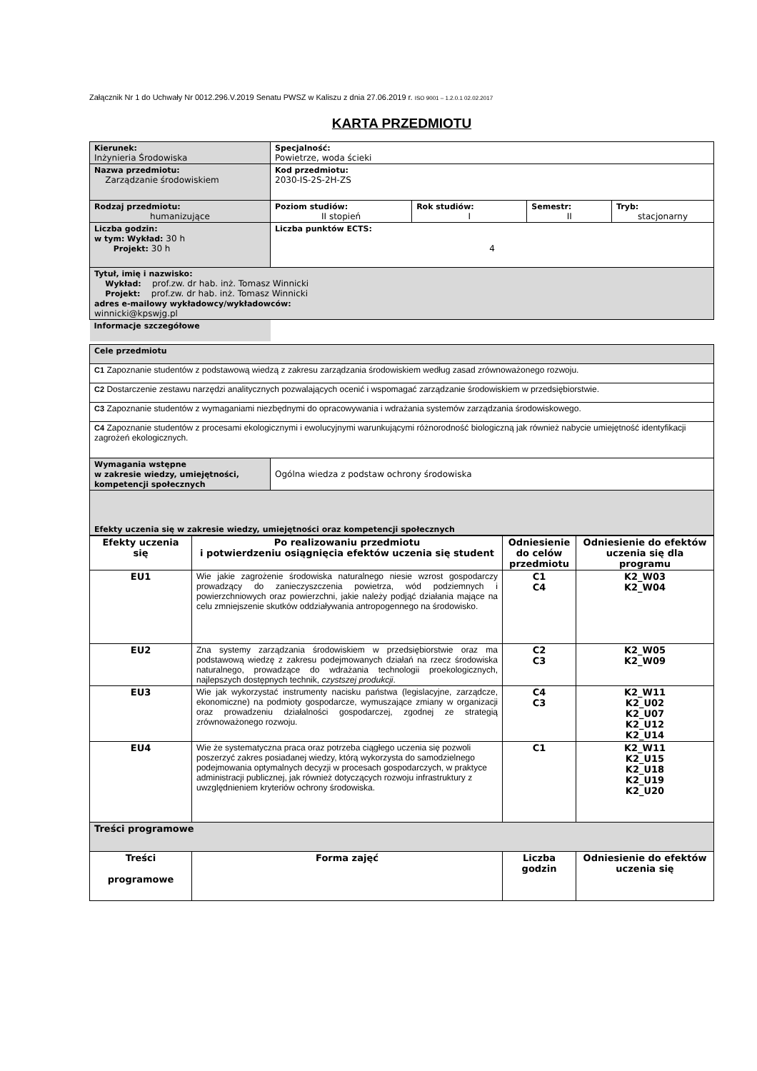Załącznik Nr 1 do Uchwały Nr 0012.296.V.2019 Senatu PWSZ w Kaliszu z dnia 27.06.2019 r. ISO 9001 – 1.2.0.1 02.02.2017
KARTA PRZEDMIOTU
| Kierunek: Inżynieria Środowiska | Specjalność: Powietrze, woda ścieki | | | |
| Nazwa przedmiotu: Zarządzanie środowiskiem | Kod przedmiotu: 2030-IS-2S-2H-ZS | | | |
| Rodzaj przedmiotu: humanizujące | Poziom studiów: II stopień | Rok studiów: I | Semestr: II | Tryb: stacjonarny |
| Liczba godzin: w tym: Wykład: 30 h Projekt: 30 h | Liczba punktów ECTS: 4 | | | |
| Tytuł, imię i nazwisko: Wykład: prof.zw. dr hab. inż. Tomasz Winnicki Projekt: prof.zw. dr hab. inż. Tomasz Winnicki adres e-mailowy wykładowcy/wykładowców: winnicki@kpswjg.pl | | | | |
| Informacje szczegółowe | | | | |
| Cele przedmiotu | |
| C1 Zapoznanie studentów z podstawową wiedzą z zakresu zarządzania środowiskiem według zasad zrównoważonego rozwoju. | |
| C2 Dostarczenie zestawu narzędzi analitycznych pozwalających ocenić i wspomagać zarządzanie środowiskiem w przedsiębiorstwie. | |
| C3 Zapoznanie studentów z wymaganiami niezbędnymi do opracowywania i wdrażania systemów zarządzania środowiskowego. | |
| C4 Zapoznanie studentów z procesami ekologicznymi i ewolucyjnymi warunkującymi różnorodność biologiczną jak również nabycie umiejętność identyfikacji zagrożeń ekologicznych. | |
| Wymagania wstępne w zakresie wiedzy, umiejętności, kompetencji społecznych | Ogólna wiedza z podstaw ochrony środowiska |
| Efekty uczenia się w zakresie wiedzy, umiejętności oraz kompetencji społecznych | |
| Efekty uczenia się | Po realizowaniu przedmiotu i potwierdzeniu osiągnięcia efektów uczenia się student | Odniesienie do celów przedmiotu | Odniesienie do efektów uczenia się dla programu |
| --- | --- | --- | --- |
| EU1 | Wie jakie zagrożenie środowiska naturalnego niesie wzrost gospodarczy prowadzący do zanieczyszczenia powietrza, wód podziemnych i powierzchniowych oraz powierzchni, jakie należy podjąć działania mające na celu zmniejszenie skutków oddziaływania antropogennego na środowisko. | C1 C4 | K2_W03 K2_W04 |
| EU2 | Zna systemy zarządzania środowiskiem w przedsiębiorstwie oraz ma podstawową wiedzę z zakresu podejmowanych działań na rzecz środowiska naturalnego, prowadzące do wdrażania technologii proekologicznych, najlepszych dostępnych technik, czystszej produkcji . | C2 C3 | K2_W05 K2_W09 |
| EU3 | Wie jak wykorzystać instrumenty nacisku państwa (legislacyjne, zarządcze, ekonomiczne) na podmioty gospodarcze, wymuszające zmiany w organizacji oraz prowadzeniu działalności gospodarczej, zgodnej ze strategią zrównoważonego rozwoju. | C4 C3 | K2_W11 K2_U02 K2_U07 K2_U12 K2_U14 |
| EU4 | Wie że systematyczna praca oraz potrzeba ciągłego uczenia się pozwoli poszerzyć zakres posiadanej wiedzy, którą wykorzysta do samodzielnego podejmowania optymalnych decyzji w procesach gospodarczych, w praktyce administracji publicznej, jak również dotyczących rozwoju infrastruktury z uwzględnieniem kryteriów ochrony środowiska. | C1 | K2_W11 K2_U15 K2_U18 K2_U19 K2_U20 |
| Treści programowe | | | |
| Treści programowe | Forma zajęć | Liczba godzin | Odniesienie do efektów uczenia się |